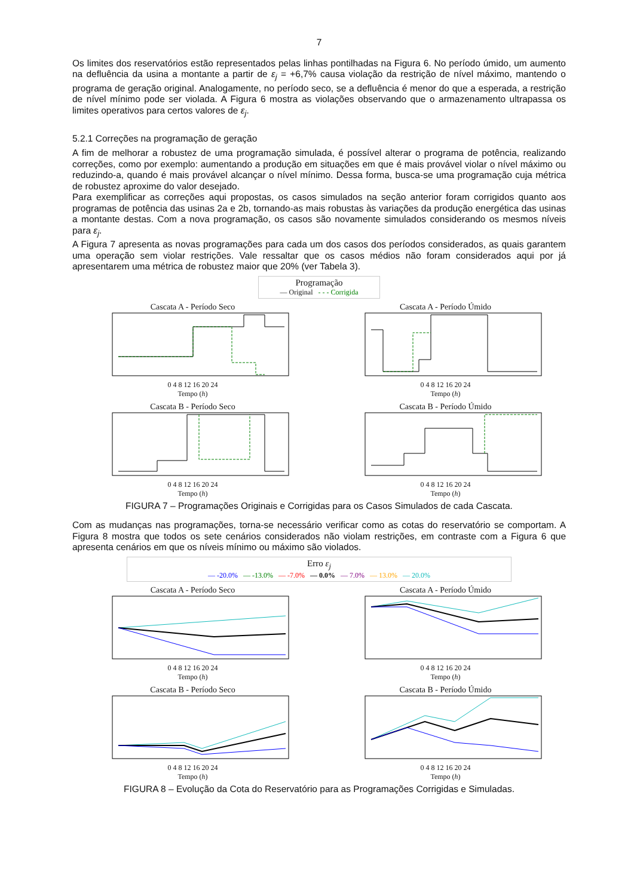7
Os limites dos reservatórios estão representados pelas linhas pontilhadas na Figura 6. No período úmido, um aumento na defluência da usina a montante a partir de ε<sub>j</sub> = +6,7% causa violação da restrição de nível máximo, mantendo o programa de geração original. Analogamente, no período seco, se a defluência é menor do que a esperada, a restrição de nível mínimo pode ser violada. A Figura 6 mostra as violações observando que o armazenamento ultrapassa os limites operativos para certos valores de ε<sub>j</sub>.
5.2.1 Correções na programação de geração
A fim de melhorar a robustez de uma programação simulada, é possível alterar o programa de potência, realizando correções, como por exemplo: aumentando a produção em situações em que é mais provável violar o nível máximo ou reduzindo-a, quando é mais provável alcançar o nível mínimo. Dessa forma, busca-se uma programação cuja métrica de robustez aproxime do valor desejado.
Para exemplificar as correções aqui propostas, os casos simulados na seção anterior foram corrigidos quanto aos programas de potência das usinas 2a e 2b, tornando-as mais robustas às variações da produção energética das usinas a montante destas. Com a nova programação, os casos são novamente simulados considerando os mesmos níveis para ε<sub>j</sub>.
A Figura 7 apresenta as novas programações para cada um dos casos dos períodos considerados, as quais garantem uma operação sem violar restrições. Vale ressaltar que os casos médios não foram considerados aqui por já apresentarem uma métrica de robustez maior que 20% (ver Tabela 3).
Programação
— Original - - - Corrigida
Cascata A - Período Seco
0 4 8 12 16 20 24
Tempo (h)
Cascata A - Período Úmido
0 4 8 12 16 20 24
Tempo (h)
Cascata B - Período Seco
0 4 8 12 16 20 24
Tempo (h)
Cascata B - Período Úmido
0 4 8 12 16 20 24
Tempo (h)
FIGURA 7 – Programações Originais e Corrigidas para os Casos Simulados de cada Cascata.
Com as mudanças nas programações, torna-se necessário verificar como as cotas do reservatório se comportam. A Figura 8 mostra que todos os sete cenários considerados não violam restrições, em contraste com a Figura 6 que apresenta cenários em que os níveis mínimo ou máximo são violados.
Erro ε<sub>j</sub>
— -20.0% — -13.0% — -7.0% — 0.0% — 7.0% — 13.0% — 20.0%
Cascata A - Período Seco
0 4 8 12 16 20 24
Tempo (h)
Cascata A - Período Úmido
0 4 8 12 16 20 24
Tempo (h)
Cascata B - Período Seco
0 4 8 12 16 20 24
Tempo (h)
Cascata B - Período Úmido
0 4 8 12 16 20 24
Tempo (h)
FIGURA 8 – Evolução da Cota do Reservatório para as Programações Corrigidas e Simuladas.